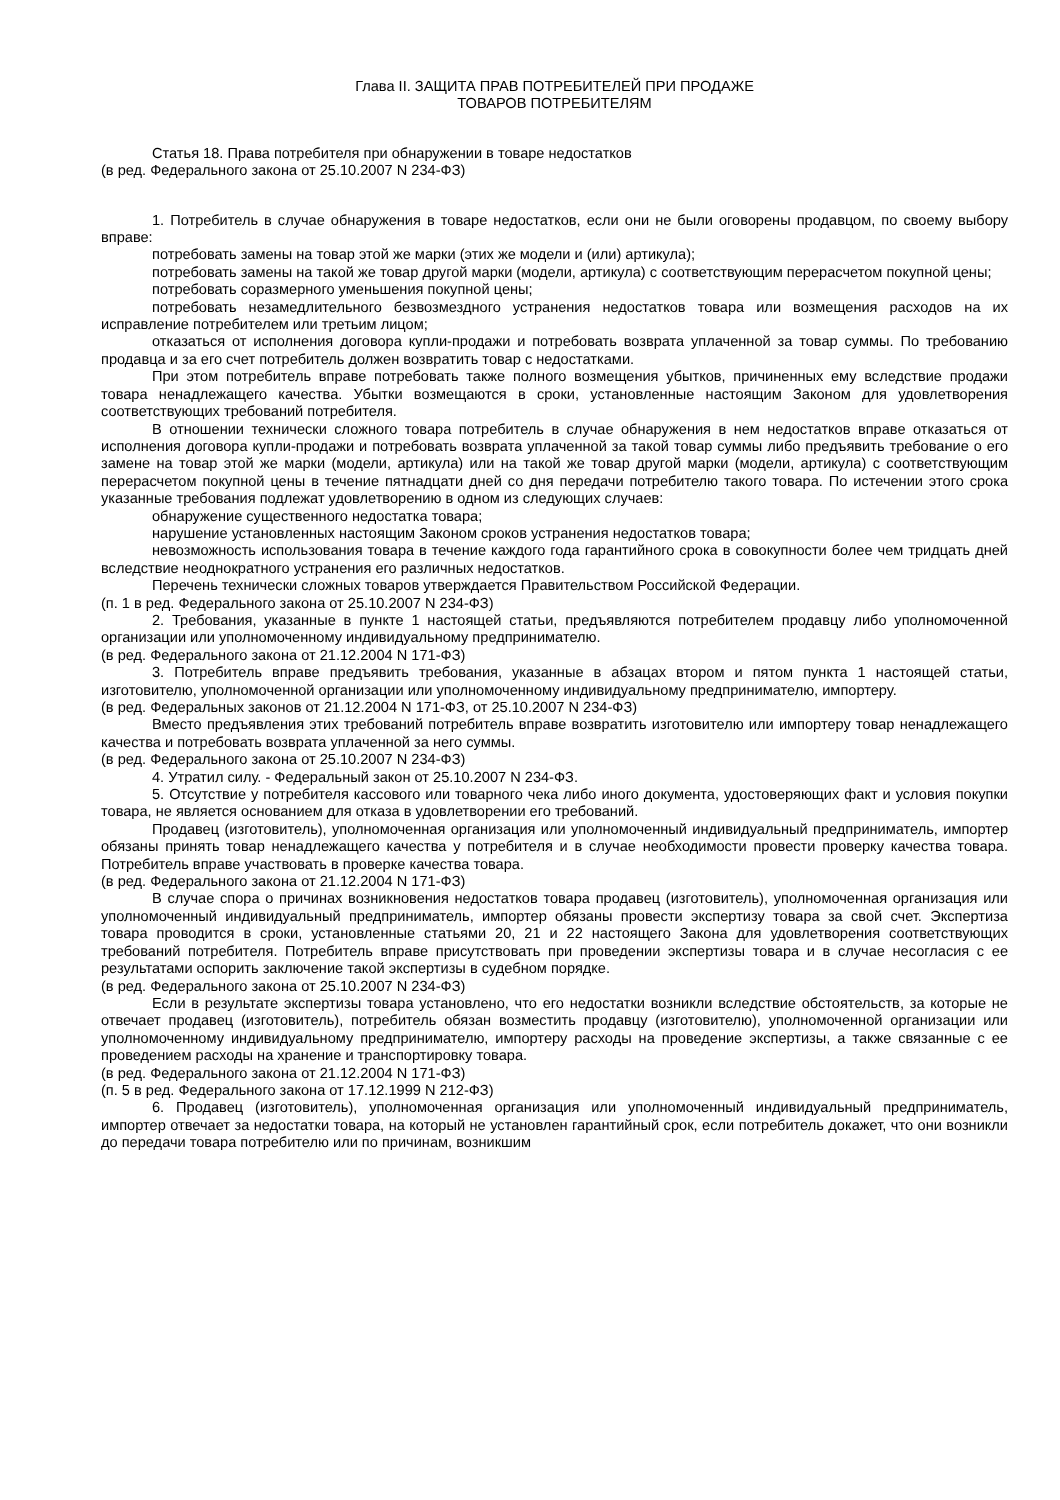Глава II. ЗАЩИТА ПРАВ ПОТРЕБИТЕЛЕЙ ПРИ ПРОДАЖЕ
ТОВАРОВ ПОТРЕБИТЕЛЯМ
Статья 18. Права потребителя при обнаружении в товаре недостатков
(в ред. Федерального закона от 25.10.2007 N 234-ФЗ)
1. Потребитель в случае обнаружения в товаре недостатков, если они не были оговорены продавцом, по своему выбору вправе:
потребовать замены на товар этой же марки (этих же модели и (или) артикула);
потребовать замены на такой же товар другой марки (модели, артикула) с соответствующим перерасчетом покупной цены;
потребовать соразмерного уменьшения покупной цены;
потребовать незамедлительного безвозмездного устранения недостатков товара или возмещения расходов на их исправление потребителем или третьим лицом;
отказаться от исполнения договора купли-продажи и потребовать возврата уплаченной за товар суммы. По требованию продавца и за его счет потребитель должен возвратить товар с недостатками.
При этом потребитель вправе потребовать также полного возмещения убытков, причиненных ему вследствие продажи товара ненадлежащего качества. Убытки возмещаются в сроки, установленные настоящим Законом для удовлетворения соответствующих требований потребителя.
В отношении технически сложного товара потребитель в случае обнаружения в нем недостатков вправе отказаться от исполнения договора купли-продажи и потребовать возврата уплаченной за такой товар суммы либо предъявить требование о его замене на товар этой же марки (модели, артикула) или на такой же товар другой марки (модели, артикула) с соответствующим перерасчетом покупной цены в течение пятнадцати дней со дня передачи потребителю такого товара. По истечении этого срока указанные требования подлежат удовлетворению в одном из следующих случаев:
обнаружение существенного недостатка товара;
нарушение установленных настоящим Законом сроков устранения недостатков товара;
невозможность использования товара в течение каждого года гарантийного срока в совокупности более чем тридцать дней вследствие неоднократного устранения его различных недостатков.
Перечень технически сложных товаров утверждается Правительством Российской Федерации.
(п. 1 в ред. Федерального закона от 25.10.2007 N 234-ФЗ)
2. Требования, указанные в пункте 1 настоящей статьи, предъявляются потребителем продавцу либо уполномоченной организации или уполномоченному индивидуальному предпринимателю.
(в ред. Федерального закона от 21.12.2004 N 171-ФЗ)
3. Потребитель вправе предъявить требования, указанные в абзацах втором и пятом пункта 1 настоящей статьи, изготовителю, уполномоченной организации или уполномоченному индивидуальному предпринимателю, импортеру.
(в ред. Федеральных законов от 21.12.2004 N 171-ФЗ, от 25.10.2007 N 234-ФЗ)
Вместо предъявления этих требований потребитель вправе возвратить изготовителю или импортеру товар ненадлежащего качества и потребовать возврата уплаченной за него суммы.
(в ред. Федерального закона от 25.10.2007 N 234-ФЗ)
4. Утратил силу. - Федеральный закон от 25.10.2007 N 234-ФЗ.
5. Отсутствие у потребителя кассового или товарного чека либо иного документа, удостоверяющих факт и условия покупки товара, не является основанием для отказа в удовлетворении его требований.
Продавец (изготовитель), уполномоченная организация или уполномоченный индивидуальный предприниматель, импортер обязаны принять товар ненадлежащего качества у потребителя и в случае необходимости провести проверку качества товара. Потребитель вправе участвовать в проверке качества товара.
(в ред. Федерального закона от 21.12.2004 N 171-ФЗ)
В случае спора о причинах возникновения недостатков товара продавец (изготовитель), уполномоченная организация или уполномоченный индивидуальный предприниматель, импортер обязаны провести экспертизу товара за свой счет. Экспертиза товара проводится в сроки, установленные статьями 20, 21 и 22 настоящего Закона для удовлетворения соответствующих требований потребителя. Потребитель вправе присутствовать при проведении экспертизы товара и в случае несогласия с ее результатами оспорить заключение такой экспертизы в судебном порядке.
(в ред. Федерального закона от 25.10.2007 N 234-ФЗ)
Если в результате экспертизы товара установлено, что его недостатки возникли вследствие обстоятельств, за которые не отвечает продавец (изготовитель), потребитель обязан возместить продавцу (изготовителю), уполномоченной организации или уполномоченному индивидуальному предпринимателю, импортеру расходы на проведение экспертизы, а также связанные с ее проведением расходы на хранение и транспортировку товара.
(в ред. Федерального закона от 21.12.2004 N 171-ФЗ)
(п. 5 в ред. Федерального закона от 17.12.1999 N 212-ФЗ)
6. Продавец (изготовитель), уполномоченная организация или уполномоченный индивидуальный предприниматель, импортер отвечает за недостатки товара, на который не установлен гарантийный срок, если потребитель докажет, что они возникли до передачи товара потребителю или по причинам, возникшим